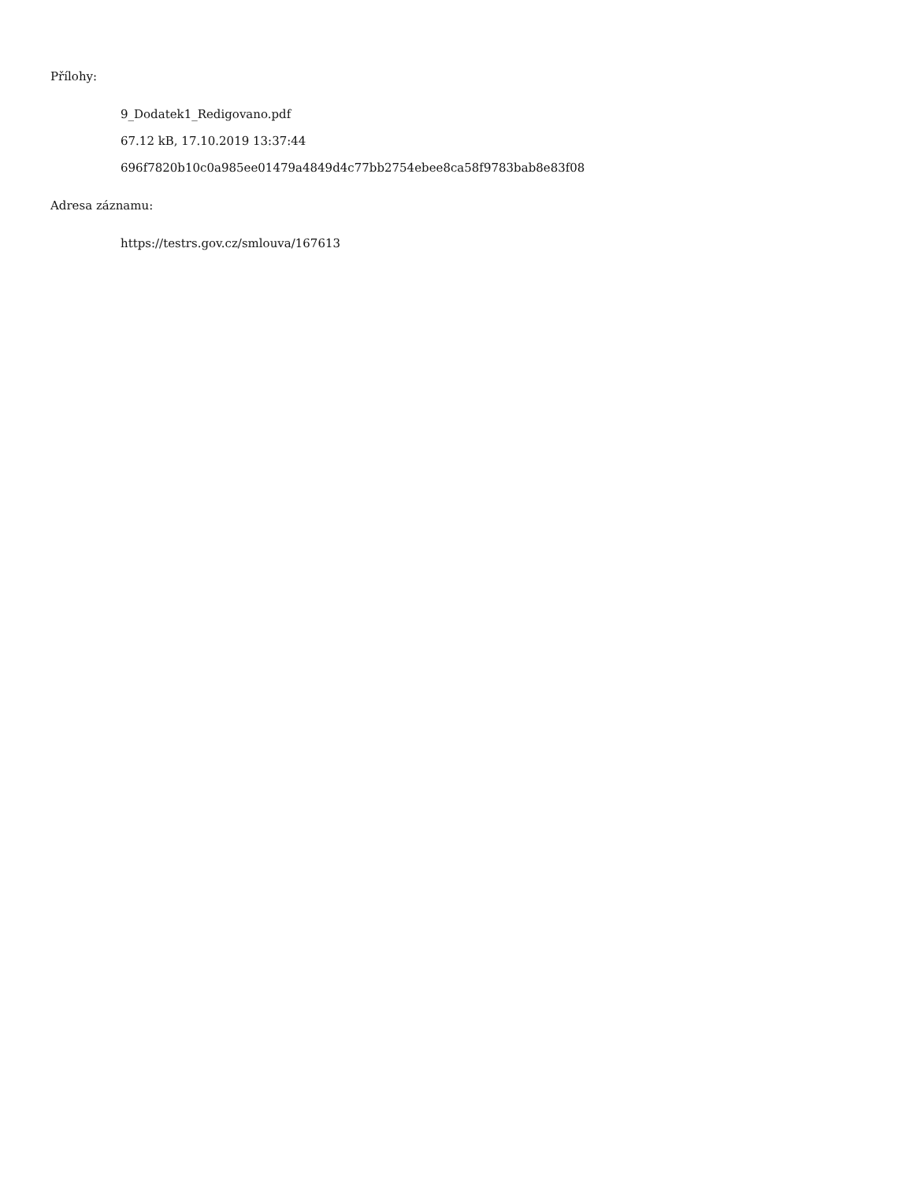Přílohy:
9_Dodatek1_Redigovano.pdf
67.12 kB, 17.10.2019 13:37:44
696f7820b10c0a985ee01479a4849d4c77bb2754ebee8ca58f9783bab8e83f08
Adresa záznamu:
https://testrs.gov.cz/smlouva/167613